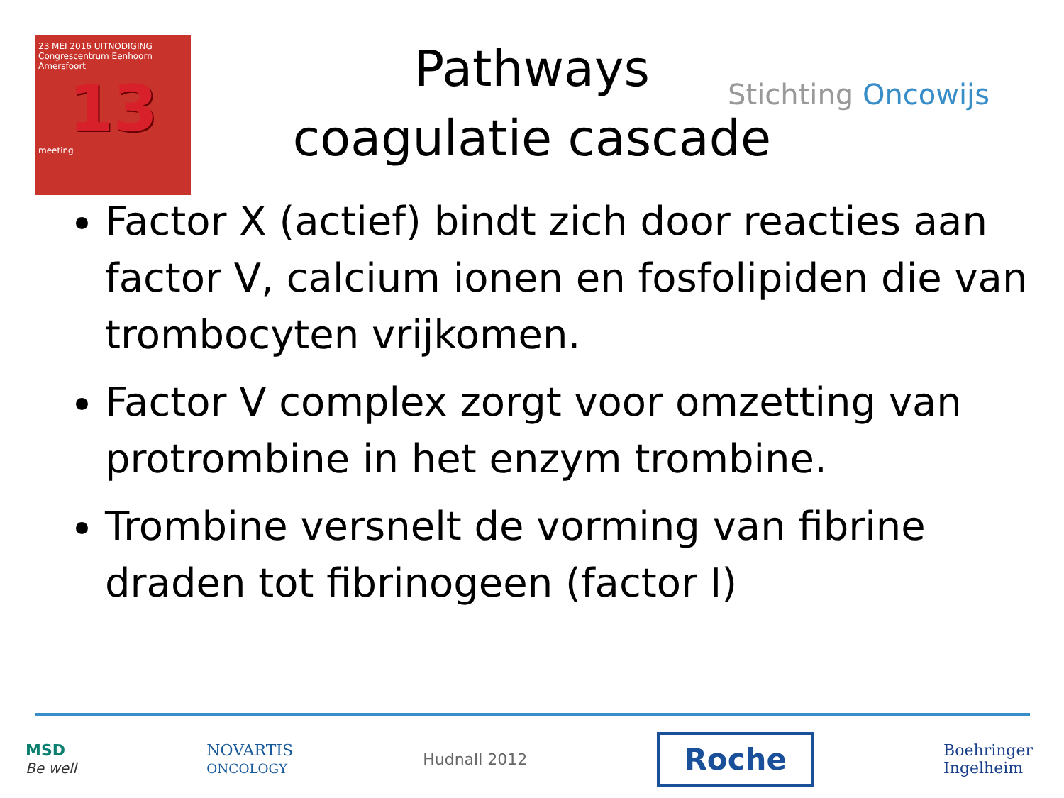23 MEI 2016 UITNODIGING
Congrescentrum Eenhoorn
Amersfoort
13
meeting
Pathways
coagulatie cascade
Stichting Oncowijs
Factor X (actief) bindt zich door reacties aan factor V, calcium ionen en fosfolipiden die van trombocyten vrijkomen.
Factor V complex zorgt voor omzetting van protrombine in het enzym trombine.
Trombine versnelt de vorming van fibrine draden tot fibrinogeen (factor I)
MSD
Be well
NOVARTIS
ONCOLOGY
Hudnall 2012
Roche
Boehringer
Ingelheim